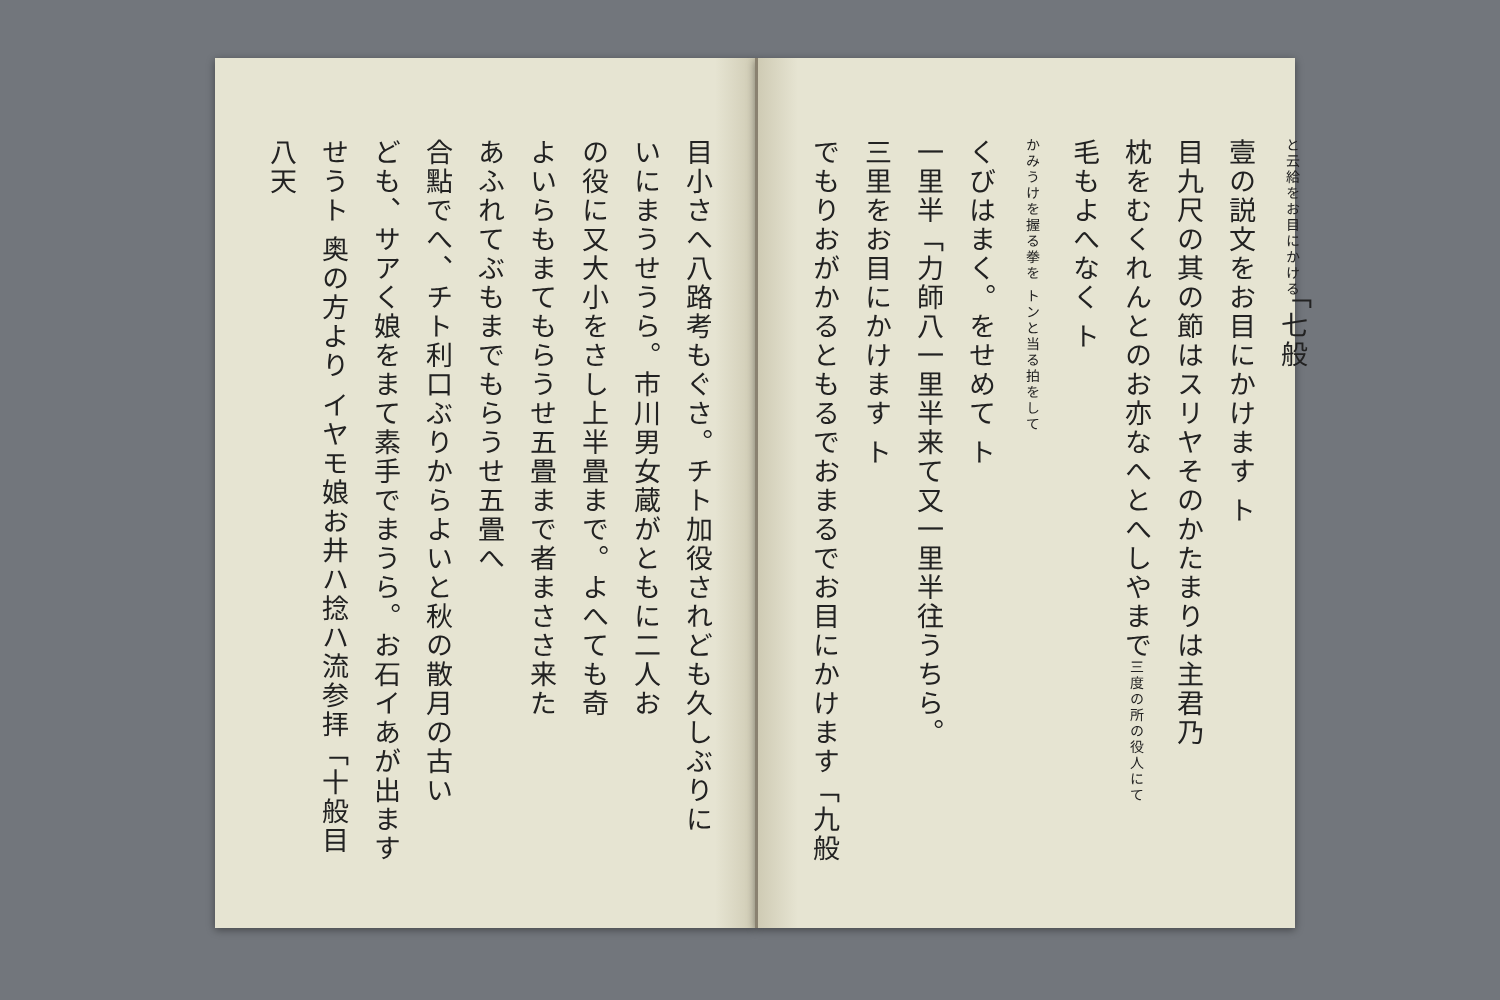と云給をお目にかける「七般
壹の説文をお目にかけます ト
目九尺の其の節はスリヤそのかたまりは主君乃
枕をむくれんとのお亦なへとへしやまで三度の所の役人にて
毛もよへなく ト
かみうけを握る拳を トンと当る拍をして
くびはまく。をせめて ト
一里半「力師八一里半来て又一里半往うちら。
三里をお目にかけます ト
でもりおがかるともるでおまるでお目にかけます「九般
目小さへ八路考もぐさ。チト加役されども久しぶりに
いにまうせうら。市川男女蔵がともに二人お
の役に又大小をさし上半畳まで。よへても奇
よいらもまてもらうせ五畳まで者まささ来た
あふれてぶもまでもらうせ五畳へ
合點でへ、チト利口ぶりからよいと秋の散月の古い
ども、サアく娘をまて素手でまうら。お石イあが出ます
せうト 奥の方より イヤモ娘お井ハ捻ハ流参拝「十般目八天